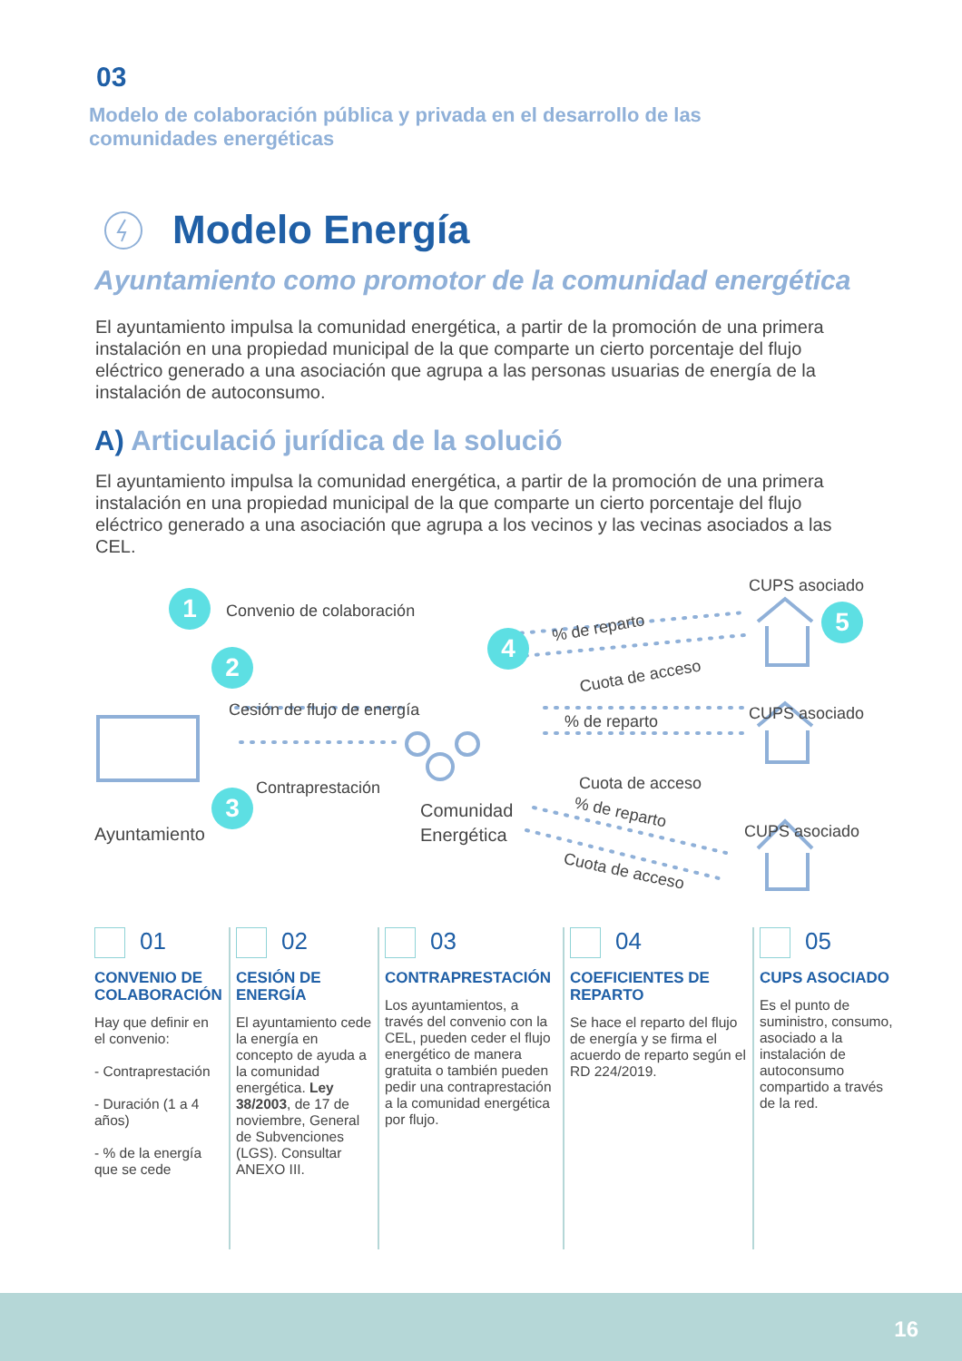03
Modelo de colaboración pública y privada en el desarrollo de las comunidades energéticas
Modelo Energía
Ayuntamiento como promotor de la comunidad energética
El ayuntamiento impulsa la comunidad energética, a partir de la promoción de una primera instalación en una propiedad municipal de la que comparte un cierto porcentaje del flujo eléctrico generado a una asociación que agrupa a las personas usuarias de energía de la instalación de autoconsumo.
A) Articulació jurídica de la solució
El ayuntamiento impulsa la comunidad energética, a partir de la promoción de una primera instalación en una propiedad municipal de la que comparte un cierto porcentaje del flujo eléctrico generado a una asociación que agrupa a los vecinos y las vecinas asociados a las CEL.
1 Convenio de colaboración
2
Cesión de flujo de energía
3 Contraprestación
Ayuntamiento
Comunidad
Energética
4
5
% de reparto
Cuota de acceso
CUPS asociado
% de reparto CUPS asociado
Cuota de acceso
% de reparto
CUPS asociado
Cuota de acceso
01
CONVENIO DE COLABORACIÓN
Hay que definir en el convenio:
- Contraprestación
- Duración (1 a 4 años)
- % de la energía que se cede
02
CESIÓN DE ENERGÍA
El ayuntamiento cede la energía en concepto de ayuda a la comunidad energética. Ley 38/2003, de 17 de noviembre, General de Subvenciones (LGS). Consultar ANEXO III.
03
CONTRAPRESTACIÓN
Los ayuntamientos, a través del convenio con la CEL, pueden ceder el flujo energético de manera gratuita o también pueden pedir una contraprestación a la comunidad energética por flujo.
04
COEFICIENTES DE REPARTO
Se hace el reparto del flujo de energía y se firma el acuerdo de reparto según el RD 224/2019.
05
CUPS ASOCIADO
Es el punto de suministro, consumo, asociado a la instalación de autoconsumo compartido a través de la red.
16